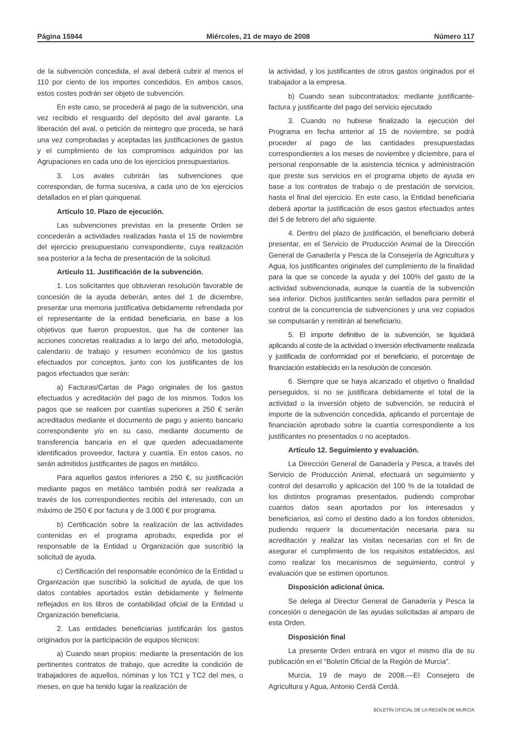Página 15944 Miércoles, 21 de mayo de 2008 Número 117
de la subvención concedida, el aval deberá cubrir al menos el 110 por ciento de los importes concedidos. En ambos casos, estos costes podrán ser objeto de subvención.
En este caso, se procederá al pago de la subvención, una vez recibido el resguardo del depósito del aval garante. La liberación del aval, o petición de reintegro que proceda, se hará una vez comprobadas y aceptadas las justificaciones de gastos y el cumplimiento de los compromisos adquiridos por las Agrupaciones en cada uno de los ejercicios presupuestarios.
3. Los avales cubrirán las subvenciones que correspondan, de forma sucesiva, a cada uno de los ejercicios detallados en el plan quinquenal.
Artículo 10. Plazo de ejecución.
Las subvenciones previstas en la presente Orden se concederán a actividades realizadas hasta el 15 de noviembre del ejercicio presupuestario correspondiente, cuya realización sea posterior a la fecha de presentación de la solicitud.
Artículo 11. Justificación de la subvención.
1. Los solicitantes que obtuvieran resolución favorable de concesión de la ayuda deberán, antes del 1 de diciembre, presentar una memoria justificativa debidamente refrendada por el representante de la entidad beneficiaria, en base a los objetivos que fueron propuestos, que ha de contener las acciones concretas realizadas a lo largo del año, metodología, calendario de trabajo y resumen económico de los gastos efectuados por conceptos, junto con los justificantes de los pagos efectuados que serán:
a) Facturas/Cartas de Pago originales de los gastos efectuados y acreditación del pago de los mismos. Todos los pagos que se realicen por cuantías superiores a 250 € serán acreditados mediante el documento de pago y asiento bancario correspondiente y/o en su caso, mediante documento de transferencia bancaria en el que queden adecuadamente identificados proveedor, factura y cuantía. En estos casos, no serán admitidos justificantes de pagos en metálico.
Para aquellos gastos inferiores a 250 €, su justificación mediante pagos en metálico también podrá ser realizada a través de los correspondientes recibís del interesado, con un máximo de 250 € por factura y de 3.000 € por programa.
b) Certificación sobre la realización de las actividades contenidas en el programa aprobado, expedida por el responsable de la Entidad u Organización que suscribió la solicitud de ayuda.
c) Certificación del responsable económico de la Entidad u Organización que suscribió la solicitud de ayuda, de que los datos contables aportados están debidamente y fielmente reflejados en los libros de contabilidad oficial de la Entidad u Organización beneficiaria.
2. Las entidades beneficiarias justificarán los gastos originados por la participación de equipos técnicos:
a) Cuando sean propios: mediante la presentación de los pertinentes contratos de trabajo, que acredite la condición de trabajadores de aquellos, nóminas y los TC1 y TC2 del mes, o meses, en que ha tenido lugar la realización de
la actividad, y los justificantes de otros gastos originados por el trabajador a la empresa.
b) Cuando sean subcontratados: mediante justificante-factura y justificante del pago del servicio ejecutado
3. Cuando no hubiese finalizado la ejecución del Programa en fecha anterior al 15 de noviembre, se podrá proceder al pago de las cantidades presupuestadas correspondientes a los meses de noviembre y diciembre, para el personal responsable de la asistencia técnica y administración que preste sus servicios en el programa objeto de ayuda en base a los contratos de trabajo o de prestación de servicios, hasta el final del ejercicio. En este caso, la Entidad beneficiaria deberá aportar la justificación de esos gastos efectuados antes del 5 de febrero del año siguiente.
4. Dentro del plazo de justificación, el beneficiario deberá presentar, en el Servicio de Producción Animal de la Dirección General de Ganadería y Pesca de la Consejería de Agricultura y Agua, los justificantes originales del cumplimiento de la finalidad para la que se concede la ayuda y del 100% del gasto de la actividad subvencionada, aunque la cuantía de la subvención sea inferior. Dichos justificantes serán sellados para permitir el control de la concurrencia de subvenciones y una vez copiados se compulsarán y remitirán al beneficiario.
5. El importe definitivo de la subvención, se liquidará aplicando al coste de la actividad o inversión efectivamente realizada y justificada de conformidad por el beneficiario, el porcentaje de financiación establecido en la resolución de concesión.
6. Siempre que se haya alcanzado el objetivo o finalidad perseguidos, si no se justificara debidamente el total de la actividad o la inversión objeto de subvención, se reducirá el importe de la subvención concedida, aplicando el porcentaje de financiación aprobado sobre la cuantía correspondiente a los justificantes no presentados o no aceptados.
Artículo 12. Seguimiento y evaluación.
La Dirección General de Ganadería y Pesca, a través del Servicio de Producción Animal, efectuará un seguimiento y control del desarrollo y aplicación del 100 % de la totalidad de los distintos programas presentados, pudiendo comprobar cuantos datos sean aportados por los interesados y beneficiarios, así como el destino dado a los fondos obtenidos, pudiendo requerir la documentación necesaria para su acreditación y realizar las visitas necesarias con el fin de asegurar el cumplimiento de los requisitos establecidos, así como realizar los mecanismos de seguimiento, control y evaluación que se estimen oportunos.
Disposición adicional única.
Se delega al Director General de Ganadería y Pesca la concesión o denegación de las ayudas solicitadas al amparo de esta Orden.
Disposición final
La presente Orden entrará en vigor el mismo día de su publicación en el “Boletín Oficial de la Región de Murcia”.
Murcia, 19 de mayo de 2008.—El Consejero de Agricultura y Agua, Antonio Cerdá Cerdá.
BOLETÍN OFICIAL DE LA REGIÓN DE MURCIA